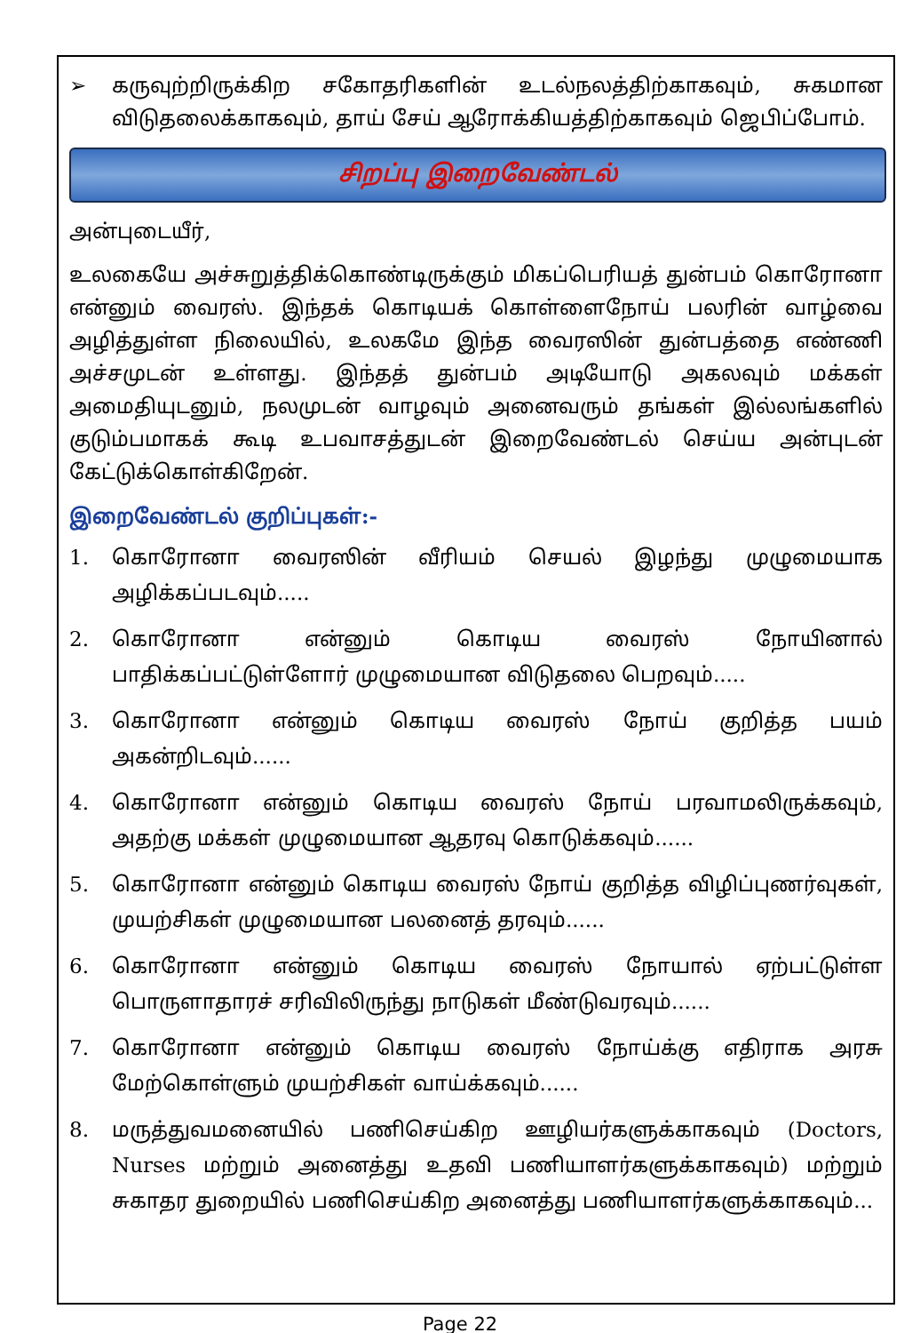➢ கருவுற்றிருக்கிற சகோதரிகளின் உடல்நலத்திற்காகவும், சுகமான விடுதலைக்காகவும், தாய் சேய் ஆரோக்கியத்திற்காகவும் ஜெபிப்போம்.
சிறப்பு இறைவேண்டல்
அன்புடையீர்,
உலகையே அச்சுறுத்திக்கொண்டிருக்கும் மிகப்பெரியத் துன்பம் கொரோனா என்னும் வைரஸ். இந்தக் கொடியக் கொள்ளைநோய் பலரின் வாழ்வை அழித்துள்ள நிலையில், உலகமே இந்த வைரஸின் துன்பத்தை எண்ணி அச்சமுடன் உள்ளது. இந்தத் துன்பம் அடியோடு அகலவும் மக்கள் அமைதியுடனும், நலமுடன் வாழவும் அனைவரும் தங்கள் இல்லங்களில் குடும்பமாகக் கூடி உபவாசத்துடன் இறைவேண்டல் செய்ய அன்புடன் கேட்டுக்கொள்கிறேன்.
இறைவேண்டல் குறிப்புகள்:-
1. கொரோனா வைரஸின் வீரியம் செயல் இழந்து முழுமையாக அழிக்கப்படவும்.....
2. கொரோனா என்னும் கொடிய வைரஸ் நோயினால் பாதிக்கப்பட்டுள்ளோர் முழுமையான விடுதலை பெறவும்.....
3. கொரோனா என்னும் கொடிய வைரஸ் நோய் குறித்த பயம் அகன்றிடவும்......
4. கொரோனா என்னும் கொடிய வைரஸ் நோய் பரவாமலிருக்கவும், அதற்கு மக்கள் முழுமையான ஆதரவு கொடுக்கவும்......
5. கொரோனா என்னும் கொடிய வைரஸ் நோய் குறித்த விழிப்புணர்வுகள், முயற்சிகள் முழுமையான பலனைத் தரவும்......
6. கொரோனா என்னும் கொடிய வைரஸ் நோயால் ஏற்பட்டுள்ள பொருளாதாரச் சரிவிலிருந்து நாடுகள் மீண்டுவரவும்......
7. கொரோனா என்னும் கொடிய வைரஸ் நோய்க்கு எதிராக அரசு மேற்கொள்ளும் முயற்சிகள் வாய்க்கவும்......
8. மருத்துவமனையில் பணிசெய்கிற ஊழியர்களுக்காகவும் (Doctors, Nurses மற்றும் அனைத்து உதவி பணியாளர்களுக்காகவும்) மற்றும் சுகாதர துறையில் பணிசெய்கிற அனைத்து பணியாளர்களுக்காகவும்...
Page 22